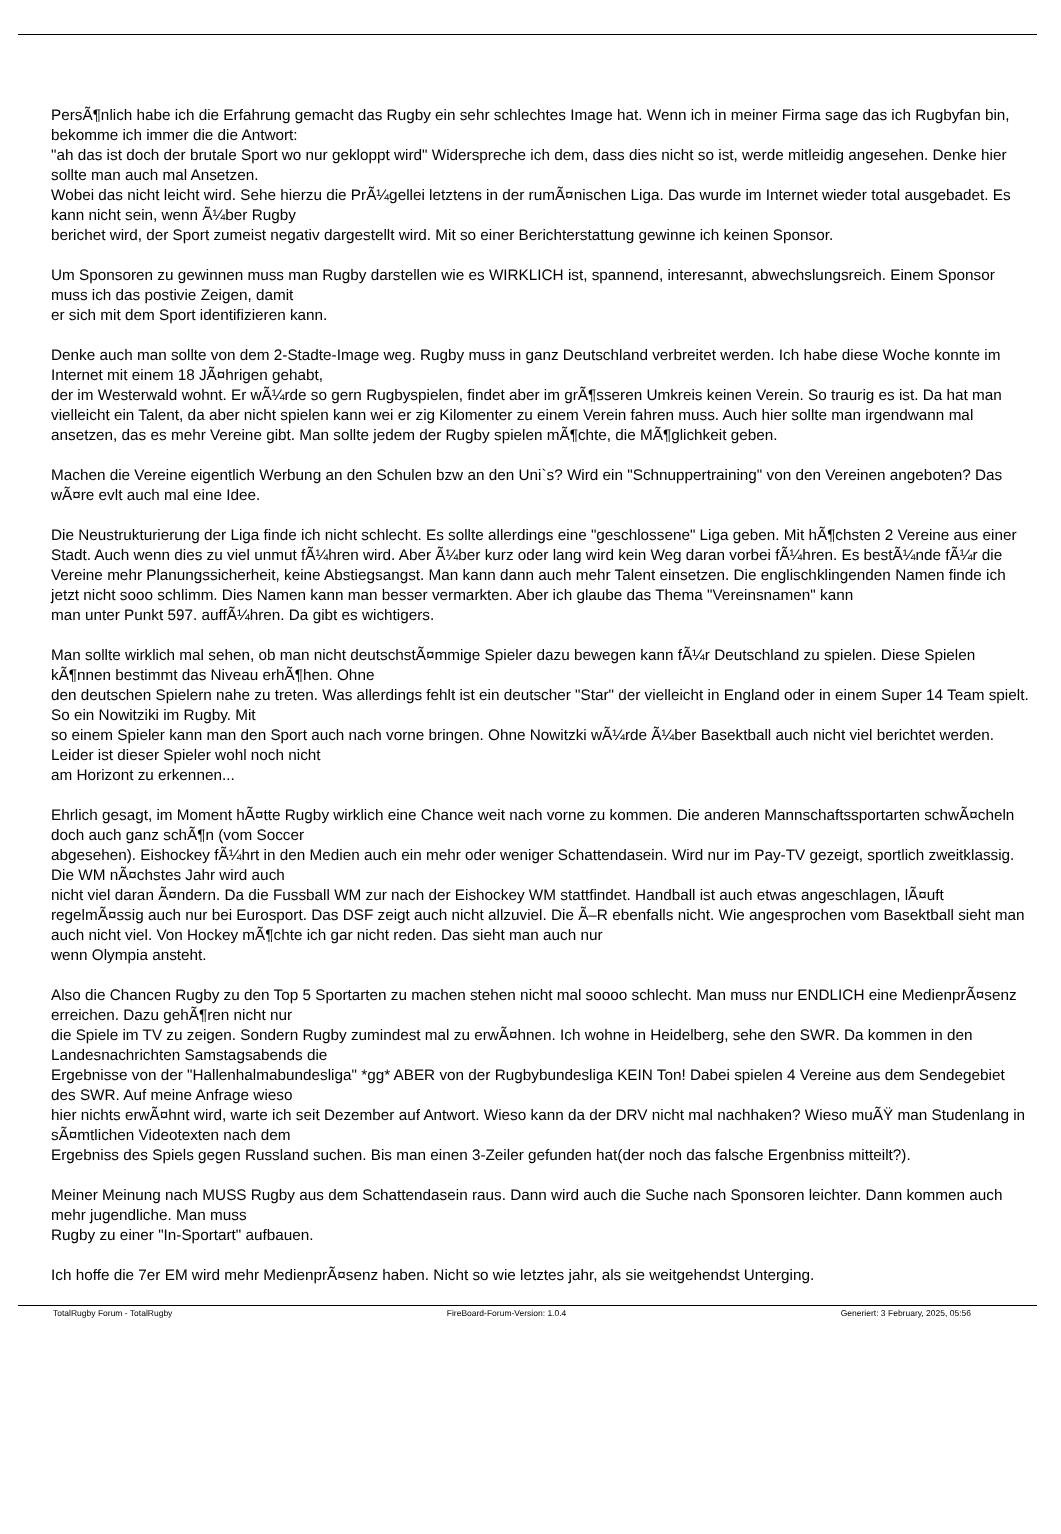PersÃ¶nlich habe ich die Erfahrung gemacht das Rugby ein sehr schlechtes Image hat. Wenn ich in meiner Firma sage das ich Rugbyfan bin, bekomme ich immer die die Antwort:
"ah das ist doch der brutale Sport wo nur gekloppt wird" Widerspreche ich dem, dass dies nicht so ist, werde mitleidig angesehen. Denke hier sollte man auch mal Ansetzen.
Wobei das nicht leicht wird. Sehe hierzu die PrÃ¼gellei letztens in der rumÃ¤nischen Liga. Das wurde im Internet wieder total ausgebadet. Es kann nicht sein, wenn Ã¼ber Rugby
berichet wird, der Sport zumeist negativ dargestellt wird. Mit so einer Berichterstattung gewinne ich keinen Sponsor.
Um Sponsoren zu gewinnen muss man Rugby darstellen wie es WIRKLICH ist, spannend, interesannt, abwechslungsreich. Einem Sponsor muss ich das postivie Zeigen, damit
er sich mit dem Sport identifizieren kann.
Denke auch man sollte von dem 2-Stadte-Image weg. Rugby muss in ganz Deutschland verbreitet werden. Ich habe diese Woche konnte im Internet mit einem 18 JÃ¤hrigen gehabt,
der im Westerwald wohnt. Er wÃ¼rde so gern Rugbyspielen, findet aber im grÃ¶sseren Umkreis keinen Verein. So traurig es ist. Da hat man vielleicht ein Talent, da aber nicht spielen kann wei er zig Kilomenter zu einem Verein fahren muss. Auch hier sollte man irgendwann mal ansetzen, das es mehr Vereine gibt. Man sollte jedem der Rugby spielen mÃ¶chte, die MÃ¶glichkeit geben.
Machen die Vereine eigentlich Werbung an den Schulen bzw an den Uni`s? Wird ein "Schnuppertraining" von den Vereinen angeboten? Das wÃ¤re evlt auch mal eine Idee.
Die Neustrukturierung der Liga finde ich nicht schlecht. Es sollte allerdings eine "geschlossene" Liga geben. Mit hÃ¶chsten 2 Vereine aus einer Stadt. Auch wenn dies zu viel unmut fÃ¼hren wird. Aber Ã¼ber kurz oder lang wird kein Weg daran vorbei fÃ¼hren. Es bestÃ¼nde fÃ¼r die Vereine mehr Planungssicherheit, keine Abstiegsangst. Man kann dann auch mehr Talent einsetzen. Die englischklingenden Namen finde ich jetzt nicht sooo schlimm. Dies Namen kann man besser vermarkten. Aber ich glaube das Thema "Vereinsnamen" kann
man unter Punkt 597. auffÃ¼hren. Da gibt es wichtigers.
Man sollte wirklich mal sehen, ob man nicht deutschstÃ¤mmige Spieler dazu bewegen kann fÃ¼r Deutschland zu spielen. Diese Spielen kÃ¶nnen bestimmt das Niveau erhÃ¶hen. Ohne
den deutschen Spielern nahe zu treten. Was allerdings fehlt ist ein deutscher "Star" der vielleicht in England oder in einem Super 14 Team spielt. So ein Nowitziki im Rugby. Mit
so einem Spieler kann man den Sport auch nach vorne bringen. Ohne Nowitzki wÃ¼rde Ã¼ber Basektball auch nicht viel berichtet werden. Leider ist dieser Spieler wohl noch nicht
am Horizont zu erkennen...
Ehrlich gesagt, im Moment hÃ¤tte Rugby wirklich eine Chance weit nach vorne zu kommen. Die anderen Mannschaftssportarten schwÃ¤cheln doch auch ganz schÃ¶n (vom Soccer
abgesehen). Eishockey fÃ¼hrt in den Medien auch ein mehr oder weniger Schattendasein. Wird nur im Pay-TV gezeigt, sportlich zweitklassig. Die WM nÃ¤chstes Jahr wird auch
nicht viel daran Ã¤ndern. Da die Fussball WM zur nach der Eishockey WM stattfindet. Handball ist auch etwas angeschlagen, lÃ¤uft regelmÃ¤ssig auch nur bei Eurosport. Das DSF zeigt auch nicht allzuviel. Die Ã–R ebenfalls nicht. Wie angesprochen vom Basektball sieht man auch nicht viel. Von Hockey mÃ¶chte ich gar nicht reden. Das sieht man auch nur
wenn Olympia ansteht.
Also die Chancen Rugby zu den Top 5 Sportarten zu machen stehen nicht mal soooo schlecht. Man muss nur ENDLICH eine MedienprÃ¤senz erreichen. Dazu gehÃ¶ren nicht nur
die Spiele im TV zu zeigen. Sondern Rugby zumindest mal zu erwÃ¤hnen. Ich wohne in Heidelberg, sehe den SWR. Da kommen in den Landesnachrichten Samstagsabends die
Ergebnisse von der "Hallenhalmabundesliga" *gg* ABER von der Rugbybundesliga KEIN Ton! Dabei spielen 4 Vereine aus dem Sendegebiet des SWR. Auf meine Anfrage wieso
hier nichts erwÃ¤hnt wird, warte ich seit Dezember auf Antwort. Wieso kann da der DRV nicht mal nachhaken? Wieso muÃŸ man Studenlang in sÃ¤mtlichen Videotexten nach dem
Ergebniss des Spiels gegen Russland suchen. Bis man einen 3-Zeiler gefunden hat(der noch das falsche Ergenbniss mitteilt?).
Meiner Meinung nach MUSS Rugby aus dem Schattendasein raus. Dann wird auch die Suche nach Sponsoren leichter. Dann kommen auch mehr jugendliche. Man muss
Rugby zu einer "In-Sportart" aufbauen.
Ich hoffe die 7er EM wird mehr MedienprÃ¤senz haben. Nicht so wie letztes jahr, als sie weitgehendst Unterging.
TotalRugby Forum - TotalRugby FireBoard-Forum-Version: 1.0.4 Generiert: 3 February, 2025, 05:56